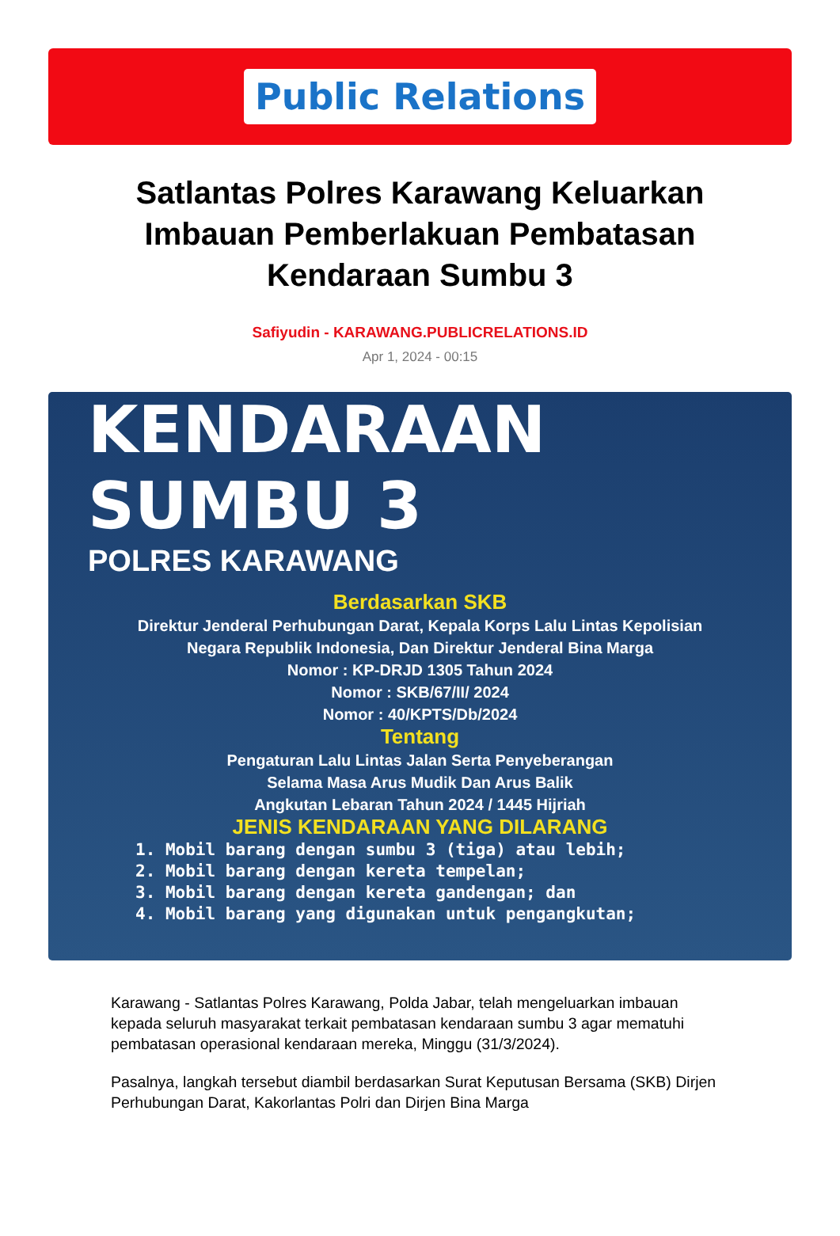Public Relations
Satlantas Polres Karawang Keluarkan Imbauan Pemberlakuan Pembatasan Kendaraan Sumbu 3
Safiyudin - KARAWANG.PUBLICRELATIONS.ID
Apr 1, 2024 - 00:15
KENDARAAN
SUMBU 3
POLRES KARAWANG
Berdasarkan SKB
Direktur Jenderal Perhubungan Darat, Kepala Korps Lalu Lintas Kepolisian
Negara Republik Indonesia, Dan Direktur Jenderal Bina Marga
Nomor : KP-DRJD 1305 Tahun 2024
Nomor : SKB/67/II/ 2024
Nomor : 40/KPTS/Db/2024
Tentang
Pengaturan Lalu Lintas Jalan Serta Penyeberangan
Selama Masa Arus Mudik Dan Arus Balik
Angkutan Lebaran Tahun 2024 / 1445 Hijriah
JENIS KENDARAAN YANG DILARANG
1. Mobil barang dengan sumbu 3 (tiga) atau lebih;
2. Mobil barang dengan kereta tempelan;
3. Mobil barang dengan kereta gandengan; dan
4. Mobil barang yang digunakan untuk pengangkutan;
Karawang - Satlantas Polres Karawang, Polda Jabar, telah mengeluarkan imbauan kepada seluruh masyarakat terkait pembatasan kendaraan sumbu 3 agar mematuhi pembatasan operasional kendaraan mereka, Minggu (31/3/2024).
Pasalnya, langkah tersebut diambil berdasarkan Surat Keputusan Bersama (SKB) Dirjen Perhubungan Darat, Kakorlantas Polri dan Dirjen Bina Marga